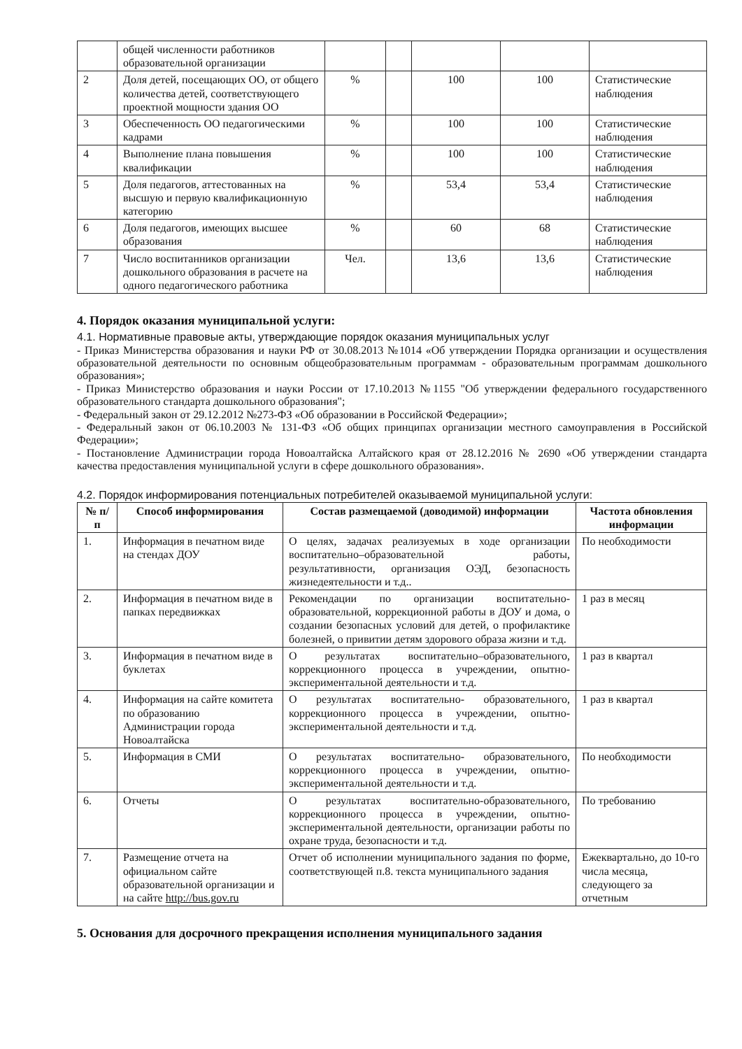| | общей численности работников образовательной организации | | | | | |
| 2 | Доля детей, посещающих ОО, от общего количества детей, соответствующего проектной мощности здания ОО | % | | 100 | 100 | Статистические наблюдения |
| 3 | Обеспеченность ОО педагогическими кадрами | % | | 100 | 100 | Статистические наблюдения |
| 4 | Выполнение плана повышения квалификации | % | | 100 | 100 | Статистические наблюдения |
| 5 | Доля педагогов, аттестованных на высшую и первую квалификационную категорию | % | | 53,4 | 53,4 | Статистические наблюдения |
| 6 | Доля педагогов, имеющих высшее образования | % | | 60 | 68 | Статистические наблюдения |
| 7 | Число воспитанников организации дошкольного образования в расчете на одного педагогического работника | Чел. | | 13,6 | 13,6 | Статистические наблюдения |
4. Порядок оказания муниципальной услуги:
4.1. Нормативные правовые акты, утверждающие порядок оказания муниципальных услуг
- Приказ Министерства образования и науки РФ от 30.08.2013 №1014 «Об утверждении Порядка организации и осуществления образовательной деятельности по основным общеобразовательным программам - образовательным программам дошкольного образования»;
- Приказ Министерство образования и науки России от 17.10.2013 №1155 "Об утверждении федерального государственного образовательного стандарта дошкольного образования";
- Федеральный закон от 29.12.2012 №273-ФЗ «Об образовании в Российской Федерации»;
- Федеральный закон от 06.10.2003 № 131-ФЗ «Об общих принципах организации местного самоуправления в Российской Федерации»;
- Постановление Администрации города Новоалтайска Алтайского края от 28.12.2016 № 2690 «Об утверждении стандарта качества предоставления муниципальной услуги в сфере дошкольного образования».
4.2. Порядок информирования потенциальных потребителей оказываемой муниципальной услуги:
| № п/п | Способ информирования | Состав размещаемой (доводимой) информации | Частота обновления информации |
| --- | --- | --- | --- |
| 1. | Информация в печатном виде на стендах ДОУ | О целях, задачах реализуемых в ходе организации воспитательно–образовательной работы, результативности, организация ОЭД, безопасность жизнедеятельности и т.д.. | По необходимости |
| 2. | Информация в печатном виде в папках передвижках | Рекомендации по организации воспитательно-образовательной, коррекционной работы в ДОУ и дома, о создании безопасных условий для детей, о профилактике болезней, о привитии детям здорового образа жизни и т.д. | 1 раз в месяц |
| 3. | Информация в печатном виде в буклетах | О результатах воспитательно–образовательного, коррекционного процесса в учреждении, опытно-экспериментальной деятельности и т.д. | 1 раз в квартал |
| 4. | Информация на сайте комитета по образованию Администрации города Новоалтайска | О результатах воспитательно- образовательного, коррекционного процесса в учреждении, опытно-экспериментальной деятельности и т.д. | 1 раз в квартал |
| 5. | Информация в СМИ | О результатах воспитательно- образовательного, коррекционного процесса в учреждении, опытно-экспериментальной деятельности и т.д. | По необходимости |
| 6. | Отчеты | О результатах воспитательно-образовательного, коррекционного процесса в учреждении, опытно-экспериментальной деятельности, организации работы по охране труда, безопасности и т.д. | По требованию |
| 7. | Размещение отчета на официальном сайте образовательной организации и на сайте http://bus.gov.ru | Отчет об исполнении муниципального задания по форме, соответствующей п.8. текста муниципального задания | Ежеквартально, до 10-го числа месяца, следующего за отчетным |
5. Основания для досрочного прекращения исполнения муниципального задания